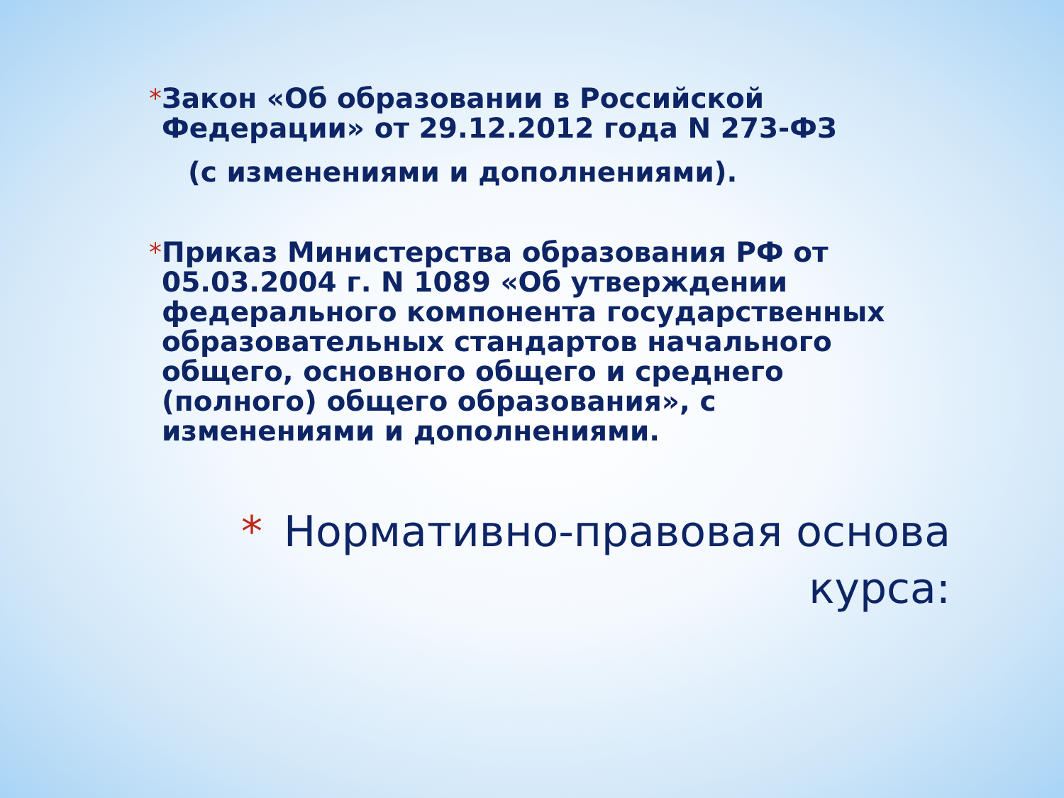* Закон «Об образовании в Российской Федерации» от 29.12.2012 года N 273-ФЗ
(с изменениями и дополнениями).
* Приказ Министерства образования РФ от 05.03.2004 г. N 1089 «Об утверждении федерального компонента государственных образовательных стандартов начального общего, основного общего и среднего (полного) общего образования», с изменениями и дополнениями.
* Нормативно-правовая основа курса: